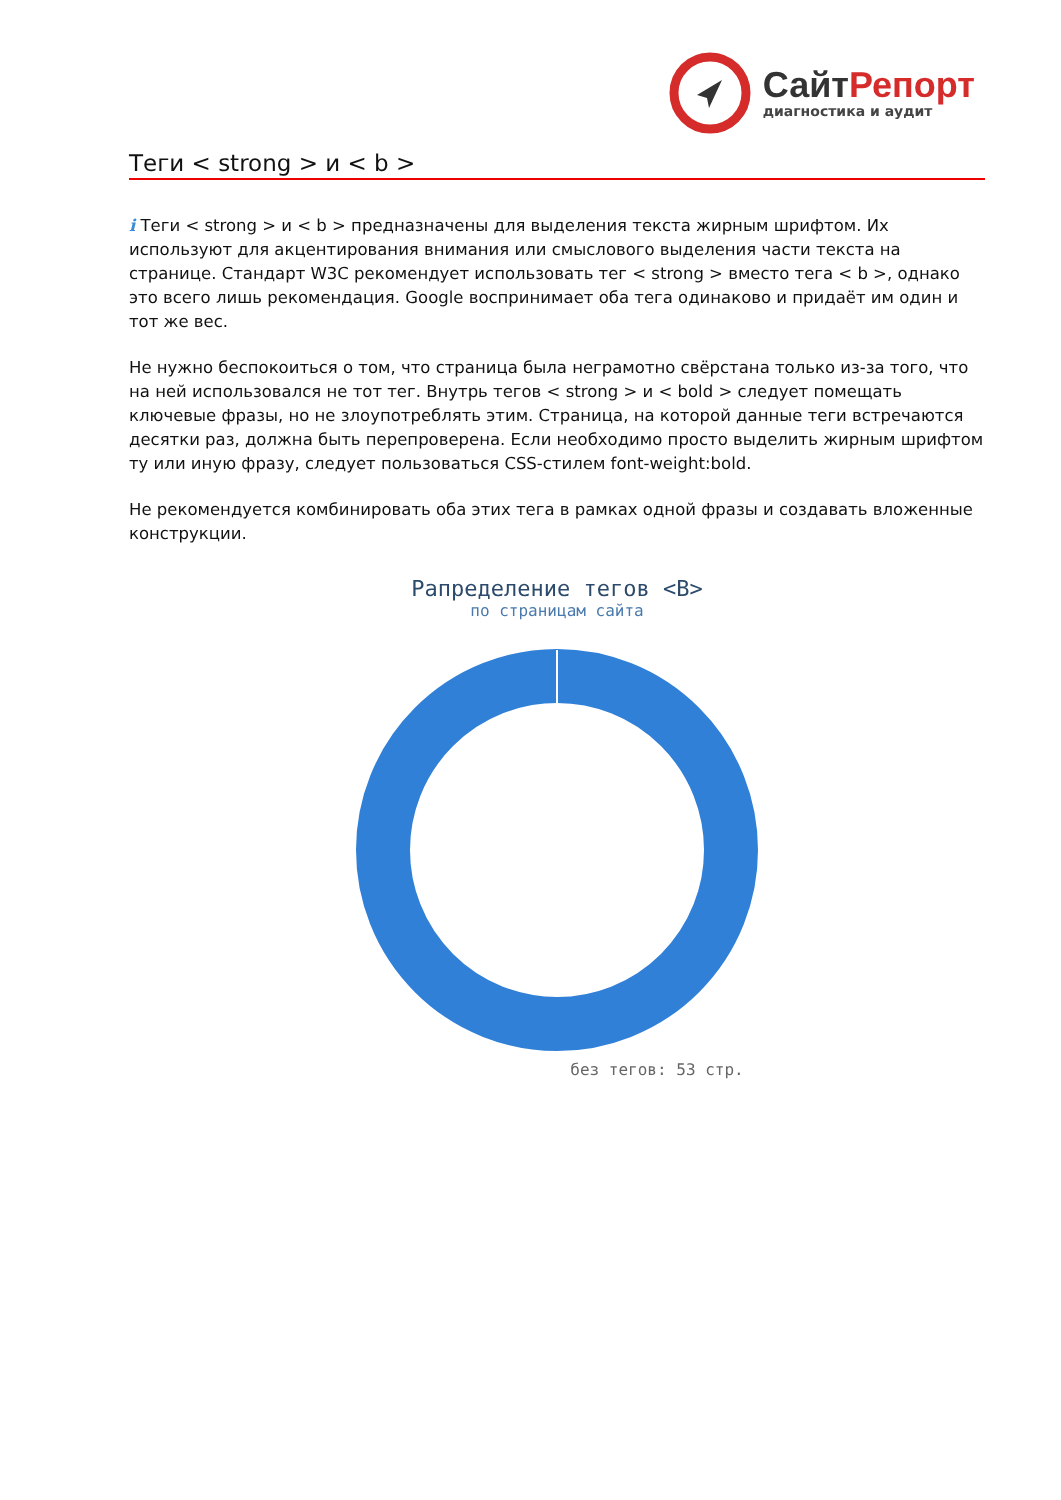СайтРепорт
диагностика и аудит
Теги < strong > и < b >
i Теги < strong > и < b > предназначены для выделения текста жирным шрифтом. Их используют для акцентирования внимания или смыслового выделения части текста на странице. Стандарт W3C рекомендует использовать тег < strong > вместо тега < b >, однако это всего лишь рекомендация. Google воспринимает оба тега одинаково и придаёт им один и тот же вес.
Не нужно беспокоиться о том, что страница была неграмотно свёрстана только из-за того, что на ней использовался не тот тег. Внутрь тегов < strong > и < bold > следует помещать ключевые фразы, но не злоупотреблять этим. Страница, на которой данные теги встречаются десятки раз, должна быть перепроверена. Если необходимо просто выделить жирным шрифтом ту или иную фразу, следует пользоваться CSS-стилем font-weight:bold.
Не рекомендуется комбинировать оба этих тега в рамках одной фразы и создавать вложенные конструкции.
Рапределение тегов <B>
по страницам сайта
без тегов: 53 стр.